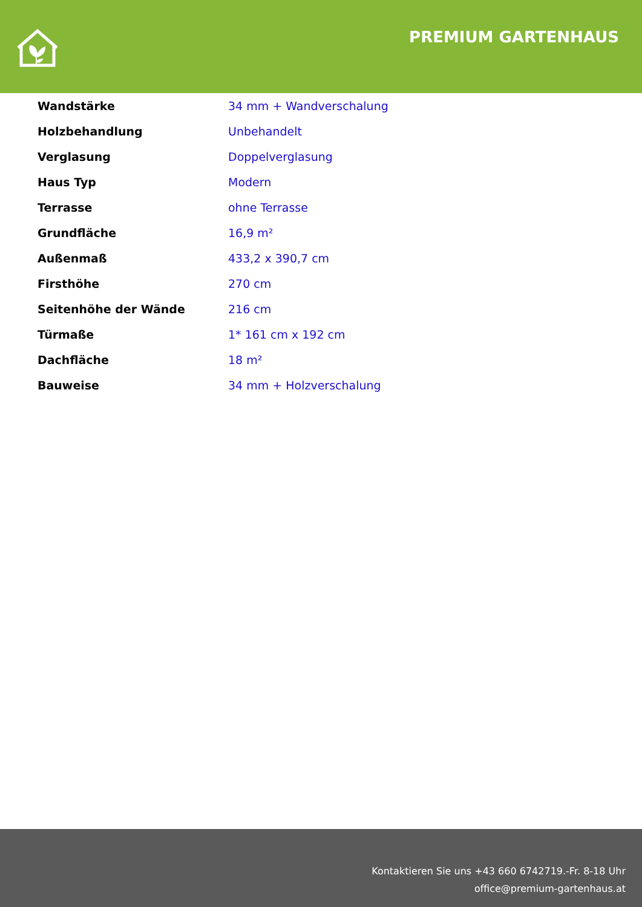PREMIUM GARTENHAUS
| Wandstärke | 34 mm + Wandverschalung |
| Holzbehandlung | Unbehandelt |
| Verglasung | Doppelverglasung |
| Haus Typ | Modern |
| Terrasse | ohne Terrasse |
| Grundfläche | 16,9 m² |
| Außenmaß | 433,2 x 390,7 cm |
| Firsthöhe | 270 cm |
| Seitenhöhe der Wände | 216 cm |
| Türmaße | 1* 161 cm x 192 cm |
| Dachfläche | 18 m² |
| Bauweise | 34 mm + Holzverschalung |
Kontaktieren Sie uns +43 660 6742719.-Fr. 8-18 Uhr
office@premium-gartenhaus.at